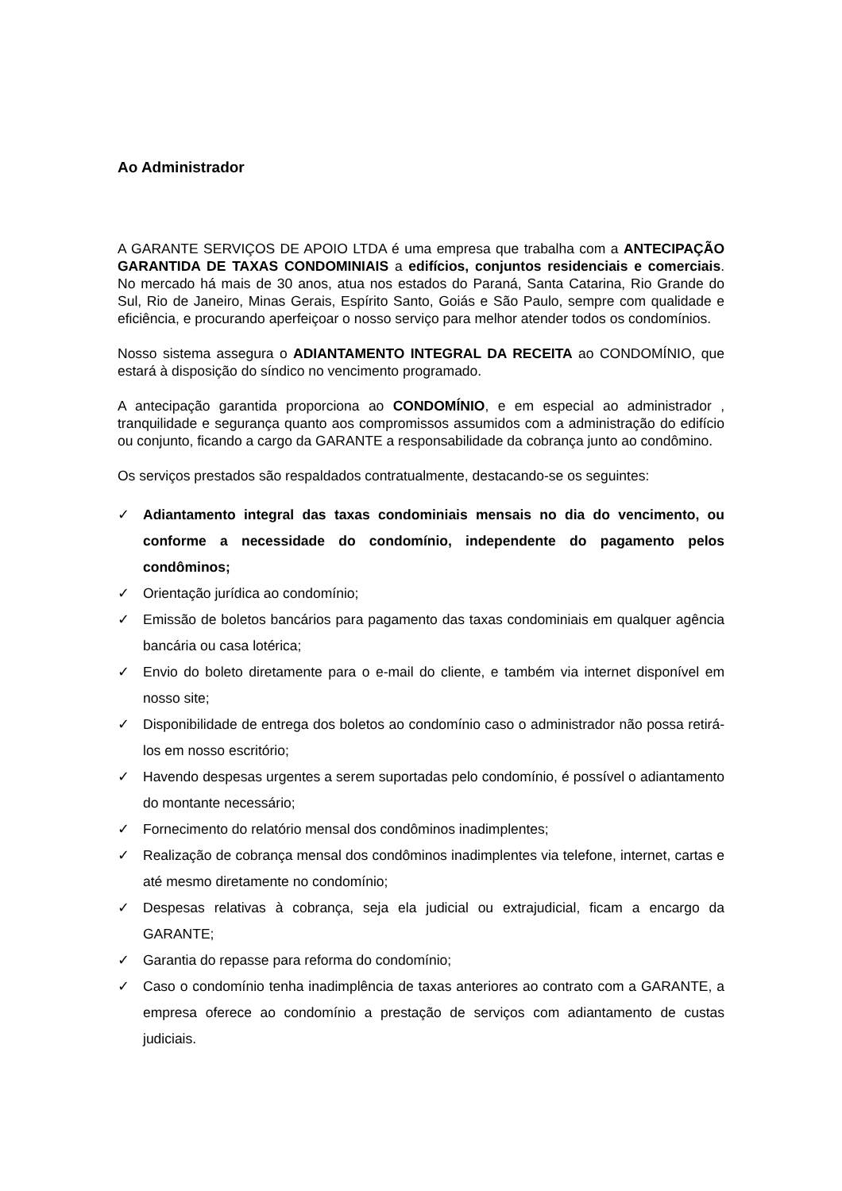Ao Administrador
A GARANTE SERVIÇOS DE APOIO LTDA é uma empresa que trabalha com a ANTECIPAÇÃO GARANTIDA DE TAXAS CONDOMINIAIS a edifícios, conjuntos residenciais e comerciais. No mercado há mais de 30 anos, atua nos estados do Paraná, Santa Catarina, Rio Grande do Sul, Rio de Janeiro, Minas Gerais, Espírito Santo, Goiás e São Paulo, sempre com qualidade e eficiência, e procurando aperfeiçoar o nosso serviço para melhor atender todos os condomínios.
Nosso sistema assegura o ADIANTAMENTO INTEGRAL DA RECEITA ao CONDOMÍNIO, que estará à disposição do síndico no vencimento programado.
A antecipação garantida proporciona ao CONDOMÍNIO, e em especial ao administrador , tranquilidade e segurança quanto aos compromissos assumidos com a administração do edifício ou conjunto, ficando a cargo da GARANTE a responsabilidade da cobrança junto ao condômino.
Os serviços prestados são respaldados contratualmente, destacando-se os seguintes:
✓ Adiantamento integral das taxas condominiais mensais no dia do vencimento, ou conforme a necessidade do condomínio, independente do pagamento pelos condôminos;
✓ Orientação jurídica ao condomínio;
✓ Emissão de boletos bancários para pagamento das taxas condominiais em qualquer agência bancária ou casa lotérica;
✓ Envio do boleto diretamente para o e-mail do cliente, e também via internet disponível em nosso site;
✓ Disponibilidade de entrega dos boletos ao condomínio caso o administrador não possa retirá-los em nosso escritório;
✓ Havendo despesas urgentes a serem suportadas pelo condomínio, é possível o adiantamento do montante necessário;
✓ Fornecimento do relatório mensal dos condôminos inadimplentes;
✓ Realização de cobrança mensal dos condôminos inadimplentes via telefone, internet, cartas e até mesmo diretamente no condomínio;
✓ Despesas relativas à cobrança, seja ela judicial ou extrajudicial, ficam a encargo da GARANTE;
✓ Garantia do repasse para reforma do condomínio;
✓ Caso o condomínio tenha inadimplência de taxas anteriores ao contrato com a GARANTE, a empresa oferece ao condomínio a prestação de serviços com adiantamento de custas judiciais.